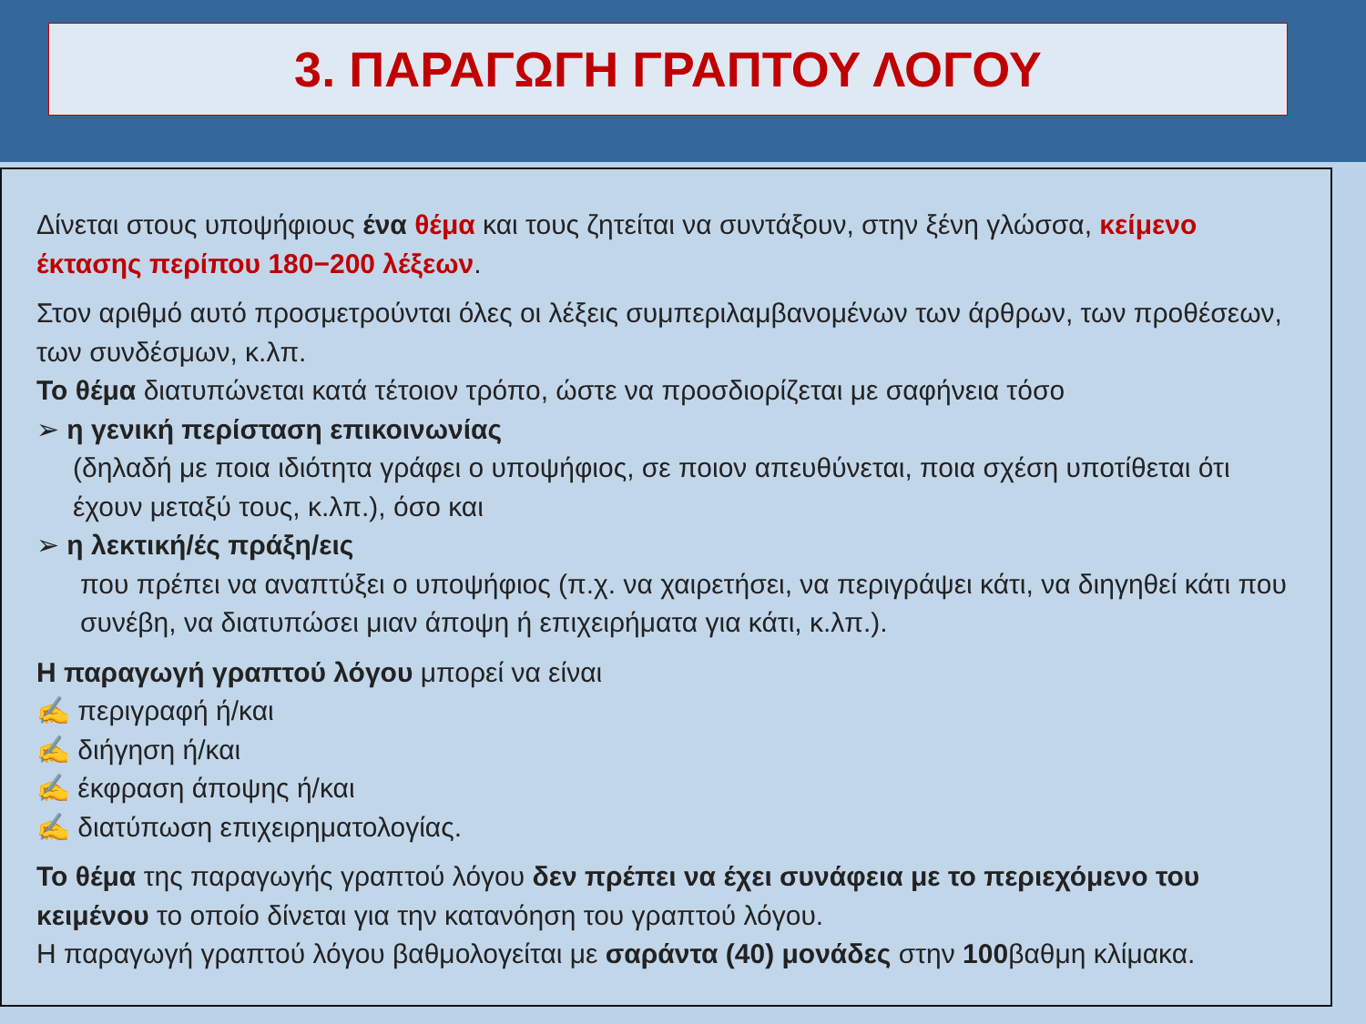3. ΠΑΡΑΓΩΓΗ ΓΡΑΠΤΟΥ ΛΟΓΟΥ
Δίνεται στους υποψήφιους ένα θέμα και τους ζητείται να συντάξουν, στην ξένη γλώσσα, κείμενο έκτασης περίπου 180−200 λέξεων.
Στον αριθμό αυτό προσμετρούνται όλες οι λέξεις συμπεριλαμβανομένων των άρθρων, των προθέσεων, των συνδέσμων, κ.λπ.
Το θέμα διατυπώνεται κατά τέτοιον τρόπο, ώστε να προσδιορίζεται με σαφήνεια τόσο
➢ η γενική περίσταση επικοινωνίας
(δηλαδή με ποια ιδιότητα γράφει ο υποψήφιος, σε ποιον απευθύνεται, ποια σχέση υποτίθεται ότι έχουν μεταξύ τους, κ.λπ.), όσο και
➢ η λεκτική/ές πράξη/εις
που πρέπει να αναπτύξει ο υποψήφιος (π.χ. να χαιρετήσει, να περιγράψει κάτι, να διηγηθεί κάτι που συνέβη, να διατυπώσει μιαν άποψη ή επιχειρήματα για κάτι, κ.λπ.).
Η παραγωγή γραπτού λόγου μπορεί να είναι
✍ περιγραφή ή/και
✍ διήγηση ή/και
✍ έκφραση άποψης ή/και
✍ διατύπωση επιχειρηματολογίας.
Το θέμα της παραγωγής γραπτού λόγου δεν πρέπει να έχει συνάφεια με το περιεχόμενο του κειμένου το οποίο δίνεται για την κατανόηση του γραπτού λόγου.
Η παραγωγή γραπτού λόγου βαθμολογείται με σαράντα (40) μονάδες στην 100βαθμη κλίμακα.